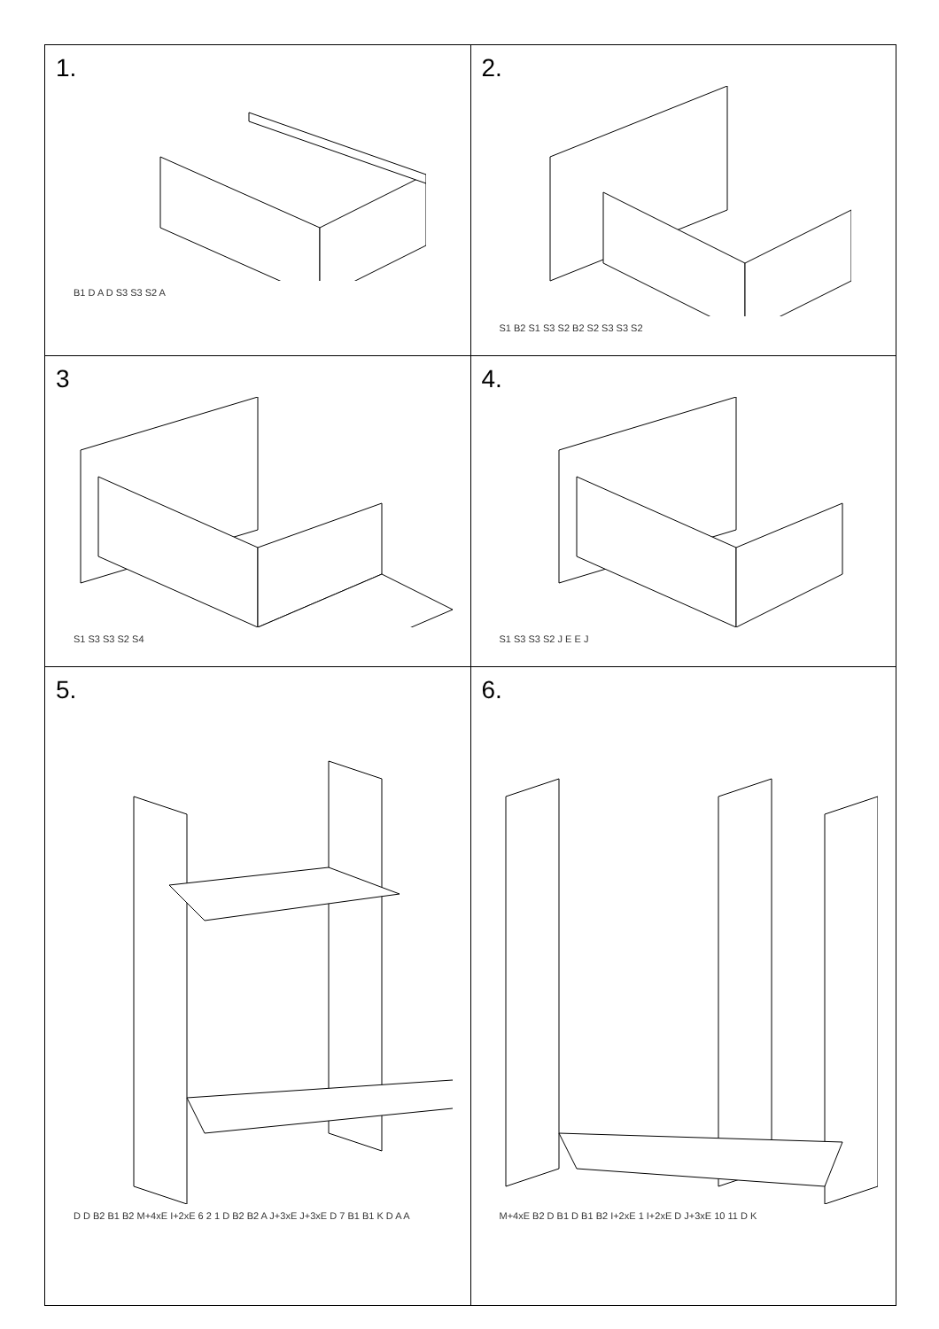| 1. B1 D A D S3 S3 S2 A | 2. S1 B2 S1 S3 S2 B2 S2 S3 S3 S2 |
| 3 S1 S3 S3 S2 S4 | 4. S1 S3 S3 S2 J E E J |
| 5. D D B2 B1 B2 M+4xE I+2xE 6 2 1 D B2 B2 A J+3xE J+3xE D 7 B1 B1 K D A A | 6. M+4xE B2 D B1 D B1 B2 I+2xE 1 I+2xE D J+3xE 10 11 D K |